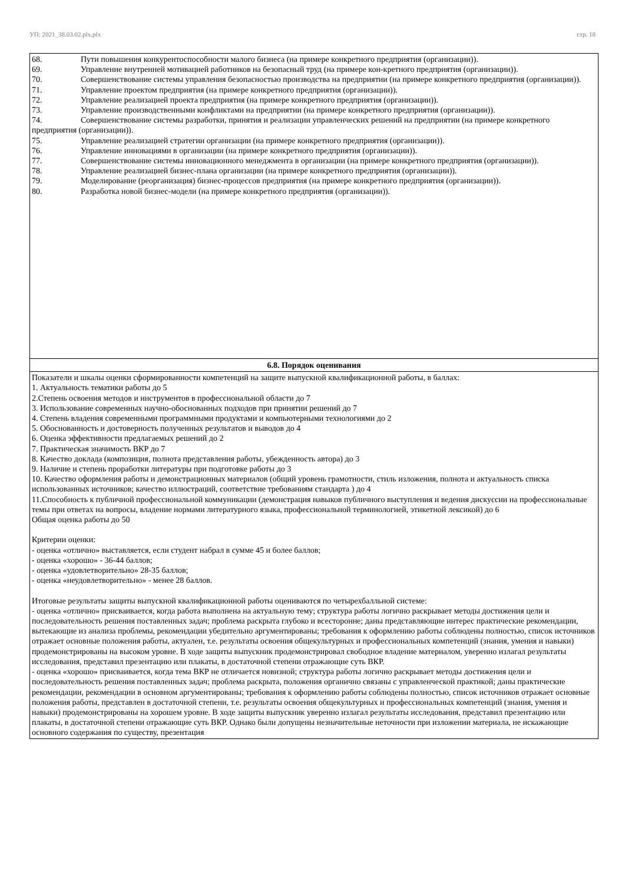УП: 2021_38.03.02.plx.plx стр. 18
| 68. Пути повышения конкурентоспособности малого бизнеса (на примере конкретного предприятия (организации)). 69. Управление внутренней мотивацией работников на безопасный труд (на примере кон-кретного предприятия (организации)). 70. Совершенствование системы управления безопасностью производства на предприятии (на примере конкретного предприятия (организации)). 71. Управление проектом предприятия (на примере конкретного предприятия (организации)). 72. Управление реализацией проекта предприятия (на примере конкретного предприятия (организации)). 73. Управление производственными конфликтами на предприятии (на примере конкретного предприятия (организации)). 74. Совершенствование системы разработки, принятия и реализации управленческих решений на предприятии (на примере конкретного предприятия (организации)). 75. Управление реализацией стратегии организации (на примере конкретного предприятия (организации)). 76. Управление инновациями в организации (на примере конкретного предприятия (организации)). 77. Совершенствование системы инновационного менеджмента в организации (на примере конкретного предприятия (организации)). 78. Управление реализацией бизнес-плана организации (на примере конкретного предприятия (организации)). 79. Моделирование (реорганизация) бизнес-процессов предприятия (на примере конкретного предприятия (организации)). 80. Разработка новой бизнес-модели (на примере конкретного предприятия (организации)). |
| 6.8. Порядок оценивания |
| Показатели и шкалы оценки сформированности компетенций на защите выпускной квалификационной работы, в баллах: 1. Актуальность тематики работы до 5 2.Степень освоения методов и инструментов в профессиональной области до 7 3. Использование современных научно-обоснованных подходов при принятии решений до 7 4. Степень владения современными программными продуктами и компьютерными технологиями до 2 5. Обоснованность и достоверность полученных результатов и выводов до 4 6. Оценка эффективности предлагаемых решений до 2 7. Практическая значимость ВКР до 7 8. Качество доклада (композиция, полнота представления работы, убежденность автора) до 3 9. Наличие и степень проработки литературы при подготовке работы до 3 10. Качество оформления работы и демонстрационных материалов (общий уровень грамотности, стиль изложения, полнота и актуальность списка использованных источников; качество иллюстраций, соответствие требованиям стандарта ) до 4 11.Способность к публичной профессиональной коммуникации (демонстрация навыков публичного выступления и ведения дискуссии на профессиональные темы при ответах на вопросы, владение нормами литературного языка, профессиональной терминологией, этикетной лексикой) до 6 Общая оценка работы до 50 Критерии оценки: - оценка «отлично» выставляется, если студент набрал в сумме 45 и более баллов; - оценка «хорошо» - 36-44 баллов; - оценка «удовлетворительно» 28-35 баллов; - оценка «неудовлетворительно» - менее 28 баллов. Итоговые результаты защиты выпускной квалификационной работы оцениваются по четырехбалльной системе: - оценка «отлично» присваивается, когда работа выполнена на актуальную тему; структура работы логично раскрывает методы достижения цели и последовательность решения поставленных задач; проблема раскрыта глубоко и всесторонне; даны представляющие интерес практические рекомендации, вытекающие из анализа проблемы, рекомендации убедительно аргументированы; требования к оформлению работы соблюдены полностью, список источников отражает основные положения работы, актуален, т.е. результаты освоения общекультурных и профессиональных компетенций (знания, умения и навыки) продемонстрированы на высоком уровне. В ходе защиты выпускник продемонстрировал свободное владение материалом, уверенно излагал результаты исследования, представил презентацию или плакаты, в достаточной степени отражающие суть ВКР. - оценка «хорошо» присваивается, когда тема ВКР не отличается новизной; структура работы логично раскрывает методы достижения цели и последовательность решения поставленных задач; проблема раскрыта, положения органично связаны с управленческой практикой; даны практические рекомендации, рекомендации в основном аргументированы; требования к оформлению работы соблюдены полностью, список источников отражает основные положения работы, представлен в достаточной степени, т.е. результаты освоения общекультурных и профессиональных компетенций (знания, умения и навыки) продемонстрированы на хорошем уровне. В ходе защиты выпускник уверенно излагал результаты исследования, представил презентацию или плакаты, в достаточной степени отражающие суть ВКР. Однако были допущены незначительные неточности при изложении материала, не искажающие основного содержания по существу, презентация |